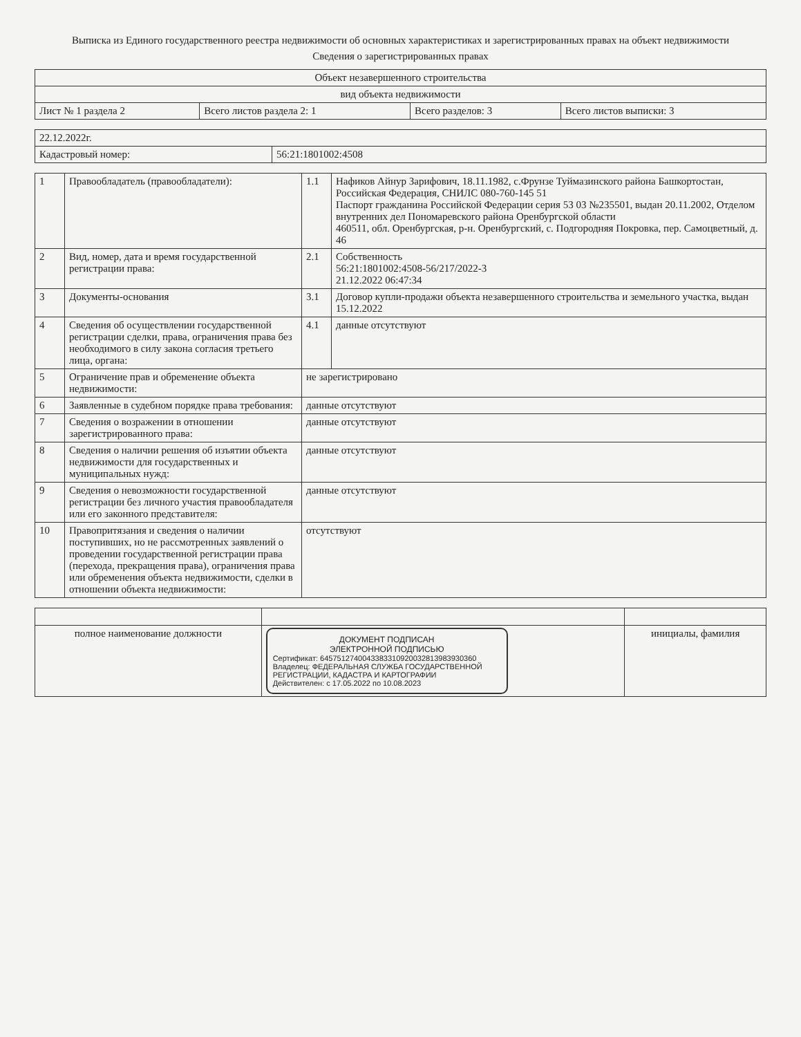Выписка из Единого государственного реестра недвижимости об основных характеристиках и зарегистрированных правах на объект недвижимости
Сведения о зарегистрированных правах
| Объект незавершенного строительства | | | |
| вид объекта недвижимости | | | |
| Лист № 1 раздела 2 | Всего листов раздела 2: 1 | Всего разделов: 3 | Всего листов выписки: 3 |
| 22.12.2022г. | |
| Кадастровый номер: | 56:21:1801002:4508 |
| 1 | Правообладатель (правообладатели): | 1.1 | Нафиков Айнур Зарифович, 18.11.1982, с.Фрунзе Туймазинского района Башкортостан, Российская Федерация, СНИЛС 080-760-145 51 Паспорт гражданина Российской Федерации серия 53 03 №235501, выдан 20.11.2002, Отделом внутренних дел Пономаревского района Оренбургской области 460511, обл. Оренбургская, р-н. Оренбургский, с. Подгородняя Покровка, пер. Самоцветный, д. 46 |
| 2 | Вид, номер, дата и время государственной регистрации права: | 2.1 | Собственность 56:21:1801002:4508-56/217/2022-3 21.12.2022 06:47:34 |
| 3 | Документы-основания | 3.1 | Договор купли-продажи объекта незавершенного строительства и земельного участка, выдан 15.12.2022 |
| 4 | Сведения об осуществлении государственной регистрации сделки, права, ограничения права без необходимого в силу закона согласия третьего лица, органа: | 4.1 | данные отсутствуют |
| 5 | Ограничение прав и обременение объекта недвижимости: | не зарегистрировано | |
| 6 | Заявленные в судебном порядке права требования: | данные отсутствуют | |
| 7 | Сведения о возражении в отношении зарегистрированного права: | данные отсутствуют | |
| 8 | Сведения о наличии решения об изъятии объекта недвижимости для государственных и муниципальных нужд: | данные отсутствуют | |
| 9 | Сведения о невозможности государственной регистрации без личного участия правообладателя или его законного представителя: | данные отсутствуют | |
| 10 | Правопритязания и сведения о наличии поступивших, но не рассмотренных заявлений о проведении государственной регистрации права (перехода, прекращения права), ограничения права или обременения объекта недвижимости, сделки в отношении объекта недвижимости: | отсутствуют | |
| полное наименование должности | ДОКУМЕНТ ПОДПИСАН ЭЛЕКТРОННОЙ ПОДПИСЬЮ Сертификат: 6457512740043383310920032813983930360 Владелец: ФЕДЕРАЛЬНАЯ СЛУЖБА ГОСУДАРСТВЕННОЙ РЕГИСТРАЦИИ, КАДАСТРА И КАРТОГРАФИИ Действителен: с 17.05.2022 по 10.08.2023 | инициалы, фамилия |